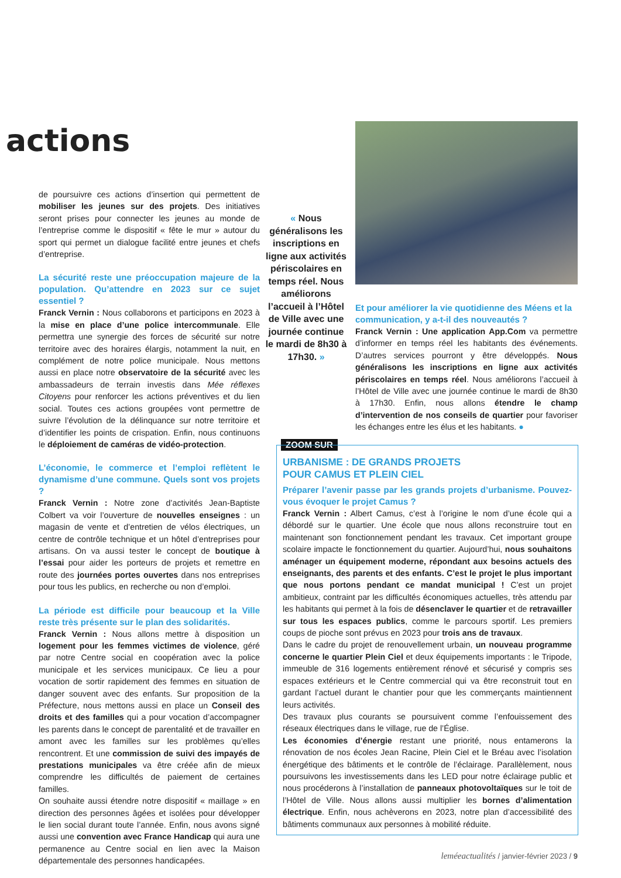actions
de poursuivre ces actions d’insertion qui permettent de mobiliser les jeunes sur des projets. Des initiatives seront prises pour connecter les jeunes au monde de l’entreprise comme le dispositif « fête le mur » autour du sport qui permet un dialogue facilité entre jeunes et chefs d’entreprise.
La sécurité reste une préoccupation majeure de la population. Qu’attendre en 2023 sur ce sujet essentiel ?
Franck Vernin : Nous collaborons et participons en 2023 à la mise en place d’une police intercommunale. Elle permettra une synergie des forces de sécurité sur notre territoire avec des horaires élargis, notamment la nuit, en complément de notre police municipale. Nous mettons aussi en place notre observatoire de la sécurité avec les ambassadeurs de terrain investis dans Mée réflexes Citoyens pour renforcer les actions préventives et du lien social. Toutes ces actions groupées vont permettre de suivre l’évolution de la délinquance sur notre territoire et d’identifier les points de crispation. Enfin, nous continuons le déploiement de caméras de vidéo-protection.
L’économie, le commerce et l’emploi reflètent le dynamisme d’une commune. Quels sont vos projets ?
Franck Vernin : Notre zone d’activités Jean-Baptiste Colbert va voir l’ouverture de nouvelles enseignes : un magasin de vente et d’entretien de vélos électriques, un centre de contrôle technique et un hôtel d’entreprises pour artisans. On va aussi tester le concept de boutique à l’essai pour aider les porteurs de projets et remettre en route des journées portes ouvertes dans nos entreprises pour tous les publics, en recherche ou non d’emploi.
La période est difficile pour beaucoup et la Ville reste très présente sur le plan des solidarités.
Franck Vernin : Nous allons mettre à disposition un logement pour les femmes victimes de violence, géré par notre Centre social en coopération avec la police municipale et les services municipaux. Ce lieu a pour vocation de sortir rapidement des femmes en situation de danger souvent avec des enfants. Sur proposition de la Préfecture, nous mettons aussi en place un Conseil des droits et des familles qui a pour vocation d’accompagner les parents dans le concept de parentalité et de travailler en amont avec les familles sur les problèmes qu’elles rencontrent. Et une commission de suivi des impayés de prestations municipales va être créée afin de mieux comprendre les difficultés de paiement de certaines familles.
On souhaite aussi étendre notre dispositif « maillage » en direction des personnes âgées et isolées pour développer le lien social durant toute l’année. Enfin, nous avons signé aussi une convention avec France Handicap qui aura une permanence au Centre social en lien avec la Maison départementale des personnes handicapées.
« Nous généralisons les inscriptions en ligne aux activités périscolaires en temps réel. Nous améliorons l’accueil à l’Hôtel de Ville avec une journée continue le mardi de 8h30 à 17h30. »
Et pour améliorer la vie quotidienne des Méens et la communication, y a-t-il des nouveautés ?
Franck Vernin : Une application App.Com va permettre d’informer en temps réel les habitants des événements. D’autres services pourront y être développés. Nous généralisons les inscriptions en ligne aux activités périscolaires en temps réel. Nous améliorons l’accueil à l’Hôtel de Ville avec une journée continue le mardi de 8h30 à 17h30. Enfin, nous allons étendre le champ d’intervention de nos conseils de quartier pour favoriser les échanges entre les élus et les habitants. ●
ZOOM SUR
URBANISME : DE GRANDS PROJETS
POUR CAMUS ET PLEIN CIEL
Préparer l’avenir passe par les grands projets d’urbanisme. Pouvez-vous évoquer le projet Camus ?
Franck Vernin : Albert Camus, c’est à l’origine le nom d’une école qui a débordé sur le quartier. Une école que nous allons reconstruire tout en maintenant son fonctionnement pendant les travaux. Cet important groupe scolaire impacte le fonctionnement du quartier. Aujourd’hui, nous souhaitons aménager un équipement moderne, répondant aux besoins actuels des enseignants, des parents et des enfants. C’est le projet le plus important que nous portons pendant ce mandat municipal ! C’est un projet ambitieux, contraint par les difficultés économiques actuelles, très attendu par les habitants qui permet à la fois de désenclaver le quartier et de retravailler sur tous les espaces publics, comme le parcours sportif. Les premiers coups de pioche sont prévus en 2023 pour trois ans de travaux.
Dans le cadre du projet de renouvellement urbain, un nouveau programme concerne le quartier Plein Ciel et deux équipements importants : le Tripode, immeuble de 316 logements entièrement rénové et sécurisé y compris ses espaces extérieurs et le Centre commercial qui va être reconstruit tout en gardant l’actuel durant le chantier pour que les commerçants maintiennent leurs activités.
Des travaux plus courants se poursuivent comme l’enfouissement des réseaux électriques dans le village, rue de l’Église.
Les économies d’énergie restant une priorité, nous entamerons la rénovation de nos écoles Jean Racine, Plein Ciel et le Bréau avec l’isolation énergétique des bâtiments et le contrôle de l’éclairage. Parallèlement, nous poursuivons les investissements dans les LED pour notre éclairage public et nous procéderons à l’installation de panneaux photovoltaïques sur le toit de l’Hôtel de Ville. Nous allons aussi multiplier les bornes d’alimentation électrique. Enfin, nous achèverons en 2023, notre plan d’accessibilité des bâtiments communaux aux personnes à mobilité réduite.
leméeactualités / janvier-février 2023 / 9